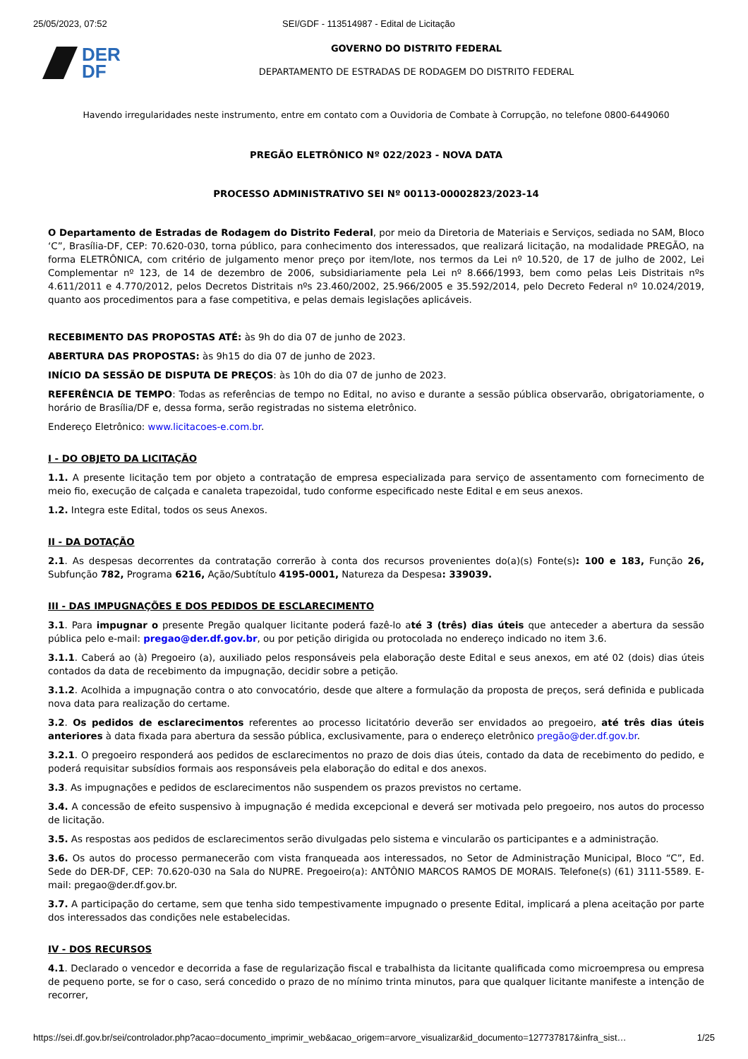25/05/2023, 07:52 SEI/GDF - 113514987 - Edital de Licitação
DER
DF
GOVERNO DO DISTRITO FEDERAL
DEPARTAMENTO DE ESTRADAS DE RODAGEM DO DISTRITO FEDERAL
Havendo irregularidades neste instrumento, entre em contato com a Ouvidoria de Combate à Corrupção, no telefone 0800-6449060
PREGÃO ELETRÔNICO Nº 022/2023 - NOVA DATA
PROCESSO ADMINISTRATIVO SEI Nº 00113-00002823/2023-14
O Departamento de Estradas de Rodagem do Distrito Federal, por meio da Diretoria de Materiais e Serviços, sediada no SAM, Bloco ‘C”, Brasília-DF, CEP: 70.620-030, torna público, para conhecimento dos interessados, que realizará licitação, na modalidade PREGÃO, na forma ELETRÔNICA, com critério de julgamento menor preço por item/lote, nos termos da Lei nº 10.520, de 17 de julho de 2002, Lei Complementar nº 123, de 14 de dezembro de 2006, subsidiariamente pela Lei nº 8.666/1993, bem como pelas Leis Distritais nºs 4.611/2011 e 4.770/2012, pelos Decretos Distritais nºs 23.460/2002, 25.966/2005 e 35.592/2014, pelo Decreto Federal nº 10.024/2019, quanto aos procedimentos para a fase competitiva, e pelas demais legislações aplicáveis.
RECEBIMENTO DAS PROPOSTAS ATÉ: às 9h do dia 07 de junho de 2023.
ABERTURA DAS PROPOSTAS: às 9h15 do dia 07 de junho de 2023.
INÍCIO DA SESSÃO DE DISPUTA DE PREÇOS: às 10h do dia 07 de junho de 2023.
REFERÊNCIA DE TEMPO: Todas as referências de tempo no Edital, no aviso e durante a sessão pública observarão, obrigatoriamente, o horário de Brasília/DF e, dessa forma, serão registradas no sistema eletrônico.
Endereço Eletrônico: www.licitacoes-e.com.br.
I - DO OBJETO DA LICITAÇÃO
1.1. A presente licitação tem por objeto a contratação de empresa especializada para serviço de assentamento com fornecimento de meio fio, execução de calçada e canaleta trapezoidal, tudo conforme especificado neste Edital e em seus anexos.
1.2. Integra este Edital, todos os seus Anexos.
II - DA DOTAÇÃO
2.1. As despesas decorrentes da contratação correrão à conta dos recursos provenientes do(a)(s) Fonte(s): 100 e 183, Função 26, Subfunção 782, Programa 6216, Ação/Subtítulo 4195-0001, Natureza da Despesa: 339039.
III - DAS IMPUGNAÇÕES E DOS PEDIDOS DE ESCLARECIMENTO
3.1. Para impugnar o presente Pregão qualquer licitante poderá fazê-lo até 3 (três) dias úteis que anteceder a abertura da sessão pública pelo e-mail: pregao@der.df.gov.br, ou por petição dirigida ou protocolada no endereço indicado no item 3.6.
3.1.1. Caberá ao (à) Pregoeiro (a), auxiliado pelos responsáveis pela elaboração deste Edital e seus anexos, em até 02 (dois) dias úteis contados da data de recebimento da impugnação, decidir sobre a petição.
3.1.2. Acolhida a impugnação contra o ato convocatório, desde que altere a formulação da proposta de preços, será definida e publicada nova data para realização do certame.
3.2. Os pedidos de esclarecimentos referentes ao processo licitatório deverão ser envidados ao pregoeiro, até três dias úteis anteriores à data fixada para abertura da sessão pública, exclusivamente, para o endereço eletrônico pregão@der.df.gov.br.
3.2.1. O pregoeiro responderá aos pedidos de esclarecimentos no prazo de dois dias úteis, contado da data de recebimento do pedido, e poderá requisitar subsídios formais aos responsáveis pela elaboração do edital e dos anexos.
3.3. As impugnações e pedidos de esclarecimentos não suspendem os prazos previstos no certame.
3.4. A concessão de efeito suspensivo à impugnação é medida excepcional e deverá ser motivada pelo pregoeiro, nos autos do processo de licitação.
3.5. As respostas aos pedidos de esclarecimentos serão divulgadas pelo sistema e vincularão os participantes e a administração.
3.6. Os autos do processo permanecerão com vista franqueada aos interessados, no Setor de Administração Municipal, Bloco “C”, Ed. Sede do DER-DF, CEP: 70.620-030 na Sala do NUPRE. Pregoeiro(a): ANTÔNIO MARCOS RAMOS DE MORAIS. Telefone(s) (61) 3111-5589. E-mail: pregao@der.df.gov.br.
3.7. A participação do certame, sem que tenha sido tempestivamente impugnado o presente Edital, implicará a plena aceitação por parte dos interessados das condições nele estabelecidas.
IV - DOS RECURSOS
4.1. Declarado o vencedor e decorrida a fase de regularização fiscal e trabalhista da licitante qualificada como microempresa ou empresa de pequeno porte, se for o caso, será concedido o prazo de no mínimo trinta minutos, para que qualquer licitante manifeste a intenção de recorrer,
https://sei.df.gov.br/sei/controlador.php?acao=documento_imprimir_web&acao_origem=arvore_visualizar&id_documento=127737817&infra_sist… 1/25